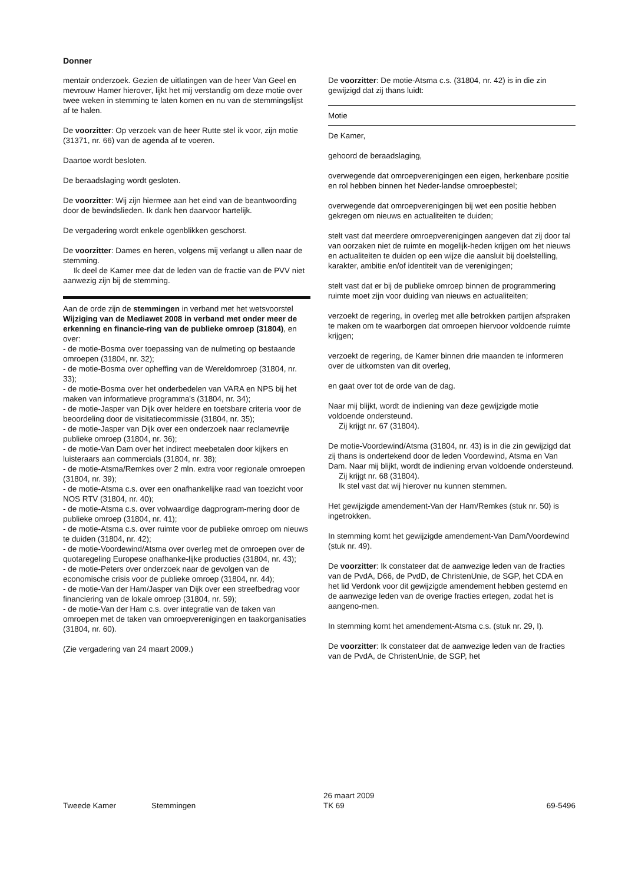Donner
mentair onderzoek. Gezien de uitlatingen van de heer Van Geel en mevrouw Hamer hierover, lijkt het mij verstandig om deze motie over twee weken in stemming te laten komen en nu van de stemmingslijst af te halen.
De voorzitter: Op verzoek van de heer Rutte stel ik voor, zijn motie (31371, nr. 66) van de agenda af te voeren.
Daartoe wordt besloten.
De beraadslaging wordt gesloten.
De voorzitter: Wij zijn hiermee aan het eind van de beantwoording door de bewindslieden. Ik dank hen daarvoor hartelijk.
De vergadering wordt enkele ogenblikken geschorst.
De voorzitter: Dames en heren, volgens mij verlangt u allen naar de stemming.
Ik deel de Kamer mee dat de leden van de fractie van de PVV niet aanwezig zijn bij de stemming.
Aan de orde zijn de stemmingen in verband met het wetsvoorstel Wijziging van de Mediawet 2008 in verband met onder meer de erkenning en financie-ring van de publieke omroep (31804), en over:
- de motie-Bosma over toepassing van de nulmeting op bestaande omroepen (31804, nr. 32);
- de motie-Bosma over opheffing van de Wereldomroep (31804, nr. 33);
- de motie-Bosma over het onderbedelen van VARA en NPS bij het maken van informatieve programma's (31804, nr. 34);
- de motie-Jasper van Dijk over heldere en toetsbare criteria voor de beoordeling door de visitatiecommissie (31804, nr. 35);
- de motie-Jasper van Dijk over een onderzoek naar reclamevrije publieke omroep (31804, nr. 36);
- de motie-Van Dam over het indirect meebetalen door kijkers en luisteraars aan commercials (31804, nr. 38);
- de motie-Atsma/Remkes over 2 mln. extra voor regionale omroepen (31804, nr. 39);
- de motie-Atsma c.s. over een onafhankelijke raad van toezicht voor NOS RTV (31804, nr. 40);
- de motie-Atsma c.s. over volwaardige dagprogram-mering door de publieke omroep (31804, nr. 41);
- de motie-Atsma c.s. over ruimte voor de publieke omroep om nieuws te duiden (31804, nr. 42);
- de motie-Voordewind/Atsma over overleg met de omroepen over de quotaregeling Europese onafhanke-lijke producties (31804, nr. 43);
- de motie-Peters over onderzoek naar de gevolgen van de economische crisis voor de publieke omroep (31804, nr. 44);
- de motie-Van der Ham/Jasper van Dijk over een streefbedrag voor financiering van de lokale omroep (31804, nr. 59);
- de motie-Van der Ham c.s. over integratie van de taken van omroepen met de taken van omroepverenigingen en taakorganisaties (31804, nr. 60).
(Zie vergadering van 24 maart 2009.)
De voorzitter: De motie-Atsma c.s. (31804, nr. 42) is in die zin gewijzigd dat zij thans luidt:
Motie
De Kamer,
gehoord de beraadslaging,
overwegende dat omroepverenigingen een eigen, herkenbare positie en rol hebben binnen het Neder-landse omroepbestel;
overwegende dat omroepverenigingen bij wet een positie hebben gekregen om nieuws en actualiteiten te duiden;
stelt vast dat meerdere omroepverenigingen aangeven dat zij door tal van oorzaken niet de ruimte en mogelijk-heden krijgen om het nieuws en actualiteiten te duiden op een wijze die aansluit bij doelstelling, karakter, ambitie en/of identiteit van de verenigingen;
stelt vast dat er bij de publieke omroep binnen de programmering ruimte moet zijn voor duiding van nieuws en actualiteiten;
verzoekt de regering, in overleg met alle betrokken partijen afspraken te maken om te waarborgen dat omroepen hiervoor voldoende ruimte krijgen;
verzoekt de regering, de Kamer binnen drie maanden te informeren over de uitkomsten van dit overleg,
en gaat over tot de orde van de dag.
Naar mij blijkt, wordt de indiening van deze gewijzigde motie voldoende ondersteund.
Zij krijgt nr. 67 (31804).
De motie-Voordewind/Atsma (31804, nr. 43) is in die zin gewijzigd dat zij thans is ondertekend door de leden Voordewind, Atsma en Van Dam. Naar mij blijkt, wordt de indiening ervan voldoende ondersteund.
Zij krijgt nr. 68 (31804).
Ik stel vast dat wij hierover nu kunnen stemmen.
Het gewijzigde amendement-Van der Ham/Remkes (stuk nr. 50) is ingetrokken.
In stemming komt het gewijzigde amendement-Van Dam/Voordewind (stuk nr. 49).
De voorzitter: Ik constateer dat de aanwezige leden van de fracties van de PvdA, D66, de PvdD, de ChristenUnie, de SGP, het CDA en het lid Verdonk voor dit gewijzigde amendement hebben gestemd en de aanwezige leden van de overige fracties ertegen, zodat het is aangeno-men.
In stemming komt het amendement-Atsma c.s. (stuk nr. 29, I).
De voorzitter: Ik constateer dat de aanwezige leden van de fracties van de PvdA, de ChristenUnie, de SGP, het
Tweede Kamer Stemmingen
26 maart 2009
TK 69
69-5496